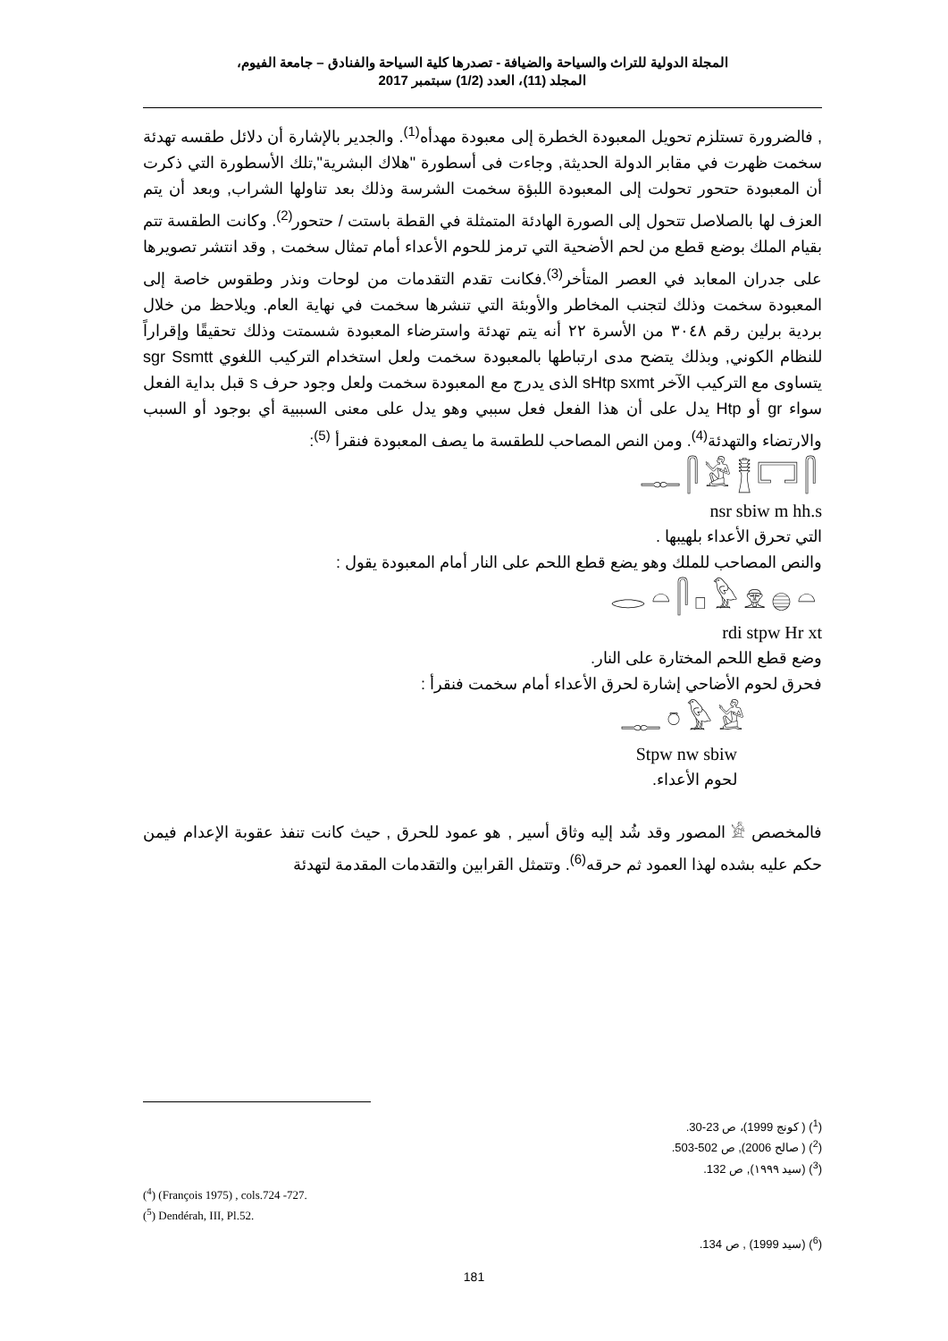المجلة الدولية للتراث والسياحة والضيافة - تصدرها كلية السياحة والفنادق – جامعة الفيوم،
المجلد (11)، العدد (1/2) سبتمبر 2017
, فالضرورة تستلزم تحويل المعبودة الخطرة إلى معبودة مهدأه<sup>(1)</sup>. والجدير بالإشارة أن دلائل طقسه تهدئة سخمت ظهرت في مقابر الدولة الحديثة, وجاءت فى أسطورة "هلاك البشرية",تلك الأسطورة التي ذكرت أن المعبودة حتحور تحولت إلى المعبودة اللبؤة سخمت الشرسة وذلك بعد تناولها الشراب, وبعد أن يتم العزف لها بالصلاصل تتحول إلى الصورة الهادئة المتمثلة في القطة باستت / حتحور<sup>(2)</sup>. وكانت الطقسة تتم بقيام الملك بوضع قطع من لحم الأضحية التي ترمز للحوم الأعداء أمام تمثال سخمت , وقد انتشر تصويرها على جدران المعابد في العصر المتأخر<sup>(3)</sup>.فكانت تقدم التقدمات من لوحات ونذر وطقوس خاصة إلى المعبودة سخمت وذلك لتجنب المخاطر والأوبئة التي تنشرها سخمت في نهاية العام. ويلاحظ من خلال بردية برلين رقم ٣٠٤٨ من الأسرة ٢٢ أنه يتم تهدئة واسترضاء المعبودة شسمتت وذلك تحقيقًا وإقراراً للنظام الكوني, وبذلك يتضح مدى ارتباطها بالمعبودة سخمت ولعل استخدام التركيب اللغوي sgr Ssmtt يتساوى مع التركيب الآخر sHtp sxmt الذى يدرج مع المعبودة سخمت ولعل وجود حرف s قبل بداية الفعل سواء gr أو Htp يدل على أن هذا الفعل فعل سببي وهو يدل على معنى السببية أي بوجود أو السبب والارتضاء والتهدئة<sup>(4)</sup>. ومن النص المصاحب للطقسة ما يصف المعبودة فنقرأ <sup>(5)</sup>:
𓊃𓋴𓀀𓊽𓉐𓋴
nsr sbiw m hh.s
التي تحرق الأعداء بلهيبها .
والنص المصاحب للملك وهو يضع قطع اللحم على النار أمام المعبودة يقول :
𓂋𓏏𓋴𓊪𓅱𓁷𓐍𓏏
rdi stpw Hr xt
وضع قطع اللحم المختارة على النار.
فحرق لحوم الأضاحي إشارة لحرق الأعداء أمام سخمت فنقرأ :
𓊃𓏌𓅱𓀀
Stpw nw sbiw
لحوم الأعداء.
فالمخصص 𓀀 المصور وقد شُد إليه وثاق أسير , هو عمود للحرق , حيث كانت تنفذ عقوبة الإعدام فيمن حكم عليه بشده لهذا العمود ثم حرقه<sup>(6)</sup>. وتتمثل القرابين والتقدمات المقدمة لتهدئة
(<sup>1</sup>) ( كونج 1999)، ص 23-30.
(<sup>2</sup>) ( صالح 2006), ص 502-503.
(<sup>3</sup>) (سيد ١٩٩٩), ص 132.
(<sup>4</sup>) (François 1975) , cols.724 -727.
(<sup>5</sup>) Dendérah, III, Pl.52.
(<sup>6</sup>) (سيد 1999) , ص 134.
181